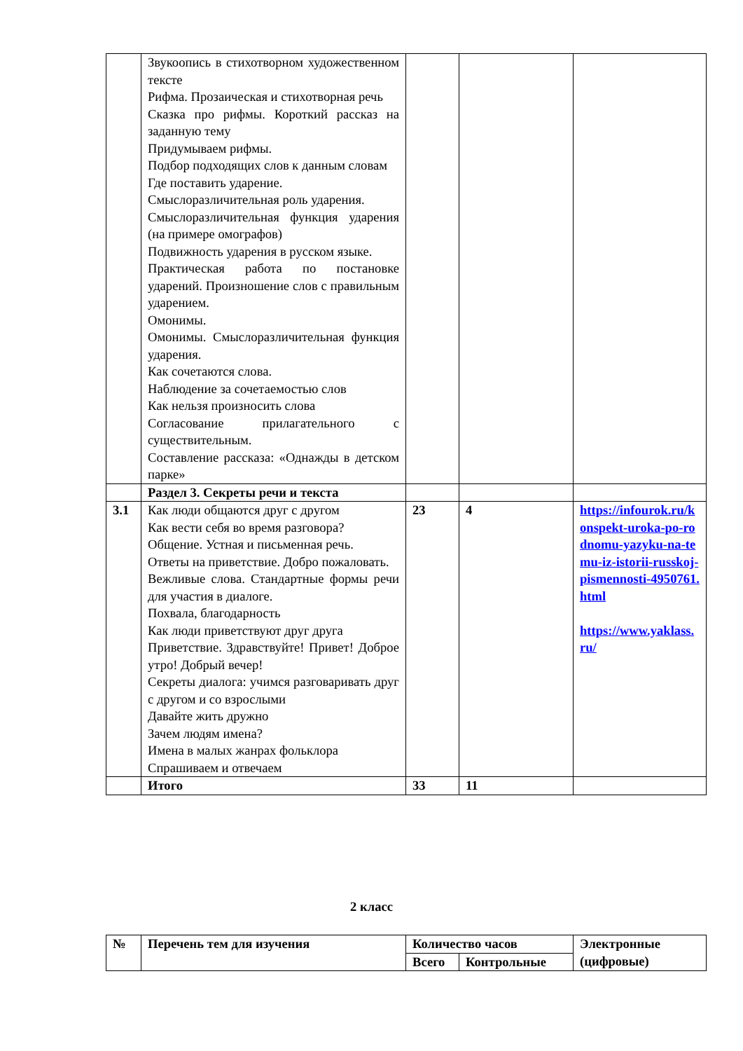| | Звукоопись в стихотворном художественном тексте Рифма. Прозаическая и стихотворная речь Сказка про рифмы. Короткий рассказ на заданную тему Придумываем рифмы. Подбор подходящих слов к данным словам Где поставить ударение. Смыслоразличительная роль ударения. Смыслоразличительная функция ударения (на примере омографов) Подвижность ударения в русском языке. Практическая работа по постановке ударений. Произношение слов с правильным ударением. Омонимы. Омонимы. Смыслоразличительная функция ударения. Как сочетаются слова. Наблюдение за сочетаемостью слов Как нельзя произносить слова Согласование прилагательного с существительным. Составление рассказа: «Однажды в детском парке» | | | |
| | Раздел 3. Секреты речи и текста | | | |
| 3.1 | Как люди общаются друг с другом Как вести себя во время разговора? Общение. Устная и письменная речь. Ответы на приветствие. Добро пожаловать. Вежливые слова. Стандартные формы речи для участия в диалоге. Похвала, благодарность Как люди приветствуют друг друга Приветствие. Здравствуйте! Привет! Доброе утро! Добрый вечер! Секреты диалога: учимся разговаривать друг с другом и со взрослыми Давайте жить дружно Зачем людям имена? Имена в малых жанрах фольклора Спрашиваем и отвечаем | 23 | 4 | https://infourok.ru/konspekt-uroka-po-rodnomu-yazyku-na-temu-iz-istorii-russkoj-pismennosti-4950761.html https://www.yaklass.ru/ |
| | Итого | 33 | 11 | |
2 класс
| № | Перечень тем для изучения | Количество часов | | Электронные (цифровые) |
| --- | --- | --- | --- | --- |
| | | Всего | Контрольные | |